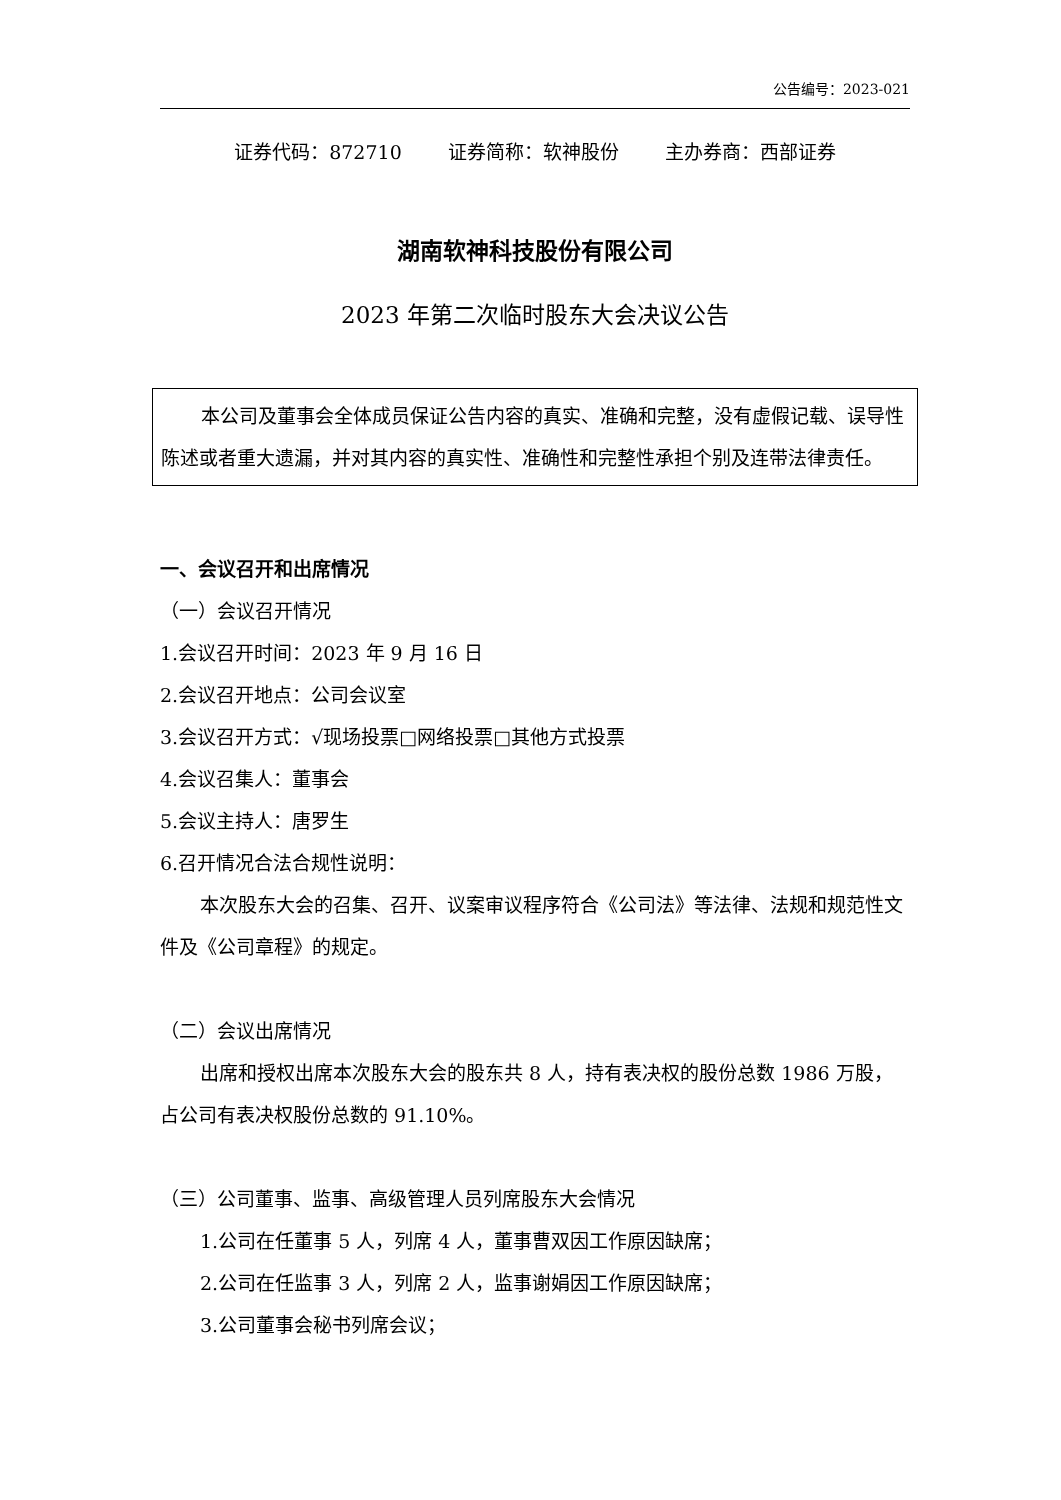公告编号：2023-021
证券代码：872710 证券简称：软神股份 主办券商：西部证券
湖南软神科技股份有限公司
2023 年第二次临时股东大会决议公告
本公司及董事会全体成员保证公告内容的真实、准确和完整，没有虚假记载、误导性陈述或者重大遗漏，并对其内容的真实性、准确性和完整性承担个别及连带法律责任。
一、会议召开和出席情况
（一）会议召开情况
1.会议召开时间：2023 年 9 月 16 日
2.会议召开地点：公司会议室
3.会议召开方式：√现场投票□网络投票□其他方式投票
4.会议召集人：董事会
5.会议主持人：唐罗生
6.召开情况合法合规性说明：
本次股东大会的召集、召开、议案审议程序符合《公司法》等法律、法规和规范性文件及《公司章程》的规定。
（二）会议出席情况
出席和授权出席本次股东大会的股东共 8 人，持有表决权的股份总数 1986 万股，占公司有表决权股份总数的 91.10%。
（三）公司董事、监事、高级管理人员列席股东大会情况
1.公司在任董事 5 人，列席 4 人，董事曹双因工作原因缺席；
2.公司在任监事 3 人，列席 2 人，监事谢娟因工作原因缺席；
3.公司董事会秘书列席会议；